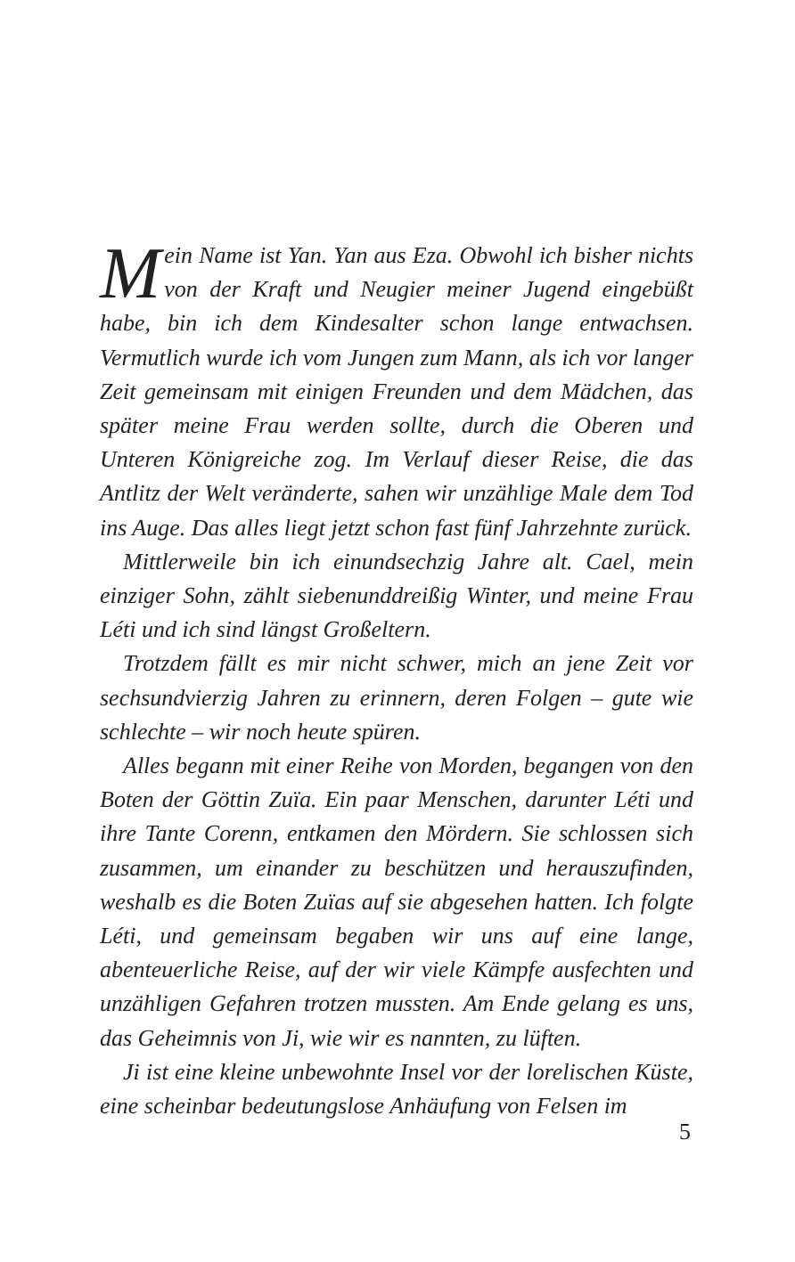Mein Name ist Yan. Yan aus Eza. Obwohl ich bisher nichts von der Kraft und Neugier meiner Jugend eingebüßt habe, bin ich dem Kindesalter schon lange entwachsen. Vermutlich wurde ich vom Jungen zum Mann, als ich vor langer Zeit gemeinsam mit einigen Freunden und dem Mädchen, das später meine Frau werden sollte, durch die Oberen und Unteren Königreiche zog. Im Verlauf dieser Reise, die das Antlitz der Welt veränderte, sahen wir unzählige Male dem Tod ins Auge. Das alles liegt jetzt schon fast fünf Jahrzehnte zurück.
Mittlerweile bin ich einundsechzig Jahre alt. Cael, mein einziger Sohn, zählt siebenunddreißig Winter, und meine Frau Léti und ich sind längst Großeltern.
Trotzdem fällt es mir nicht schwer, mich an jene Zeit vor sechsundvierzig Jahren zu erinnern, deren Folgen – gute wie schlechte – wir noch heute spüren.
Alles begann mit einer Reihe von Morden, begangen von den Boten der Göttin Zuïa. Ein paar Menschen, darunter Léti und ihre Tante Corenn, entkamen den Mördern. Sie schlossen sich zusammen, um einander zu beschützen und herauszufinden, weshalb es die Boten Zuïas auf sie abgesehen hatten. Ich folgte Léti, und gemeinsam begaben wir uns auf eine lange, abenteuerliche Reise, auf der wir viele Kämpfe ausfechten und unzähligen Gefahren trotzen mussten. Am Ende gelang es uns, das Geheimnis von Ji, wie wir es nannten, zu lüften.
Ji ist eine kleine unbewohnte Insel vor der lorelischen Küste, eine scheinbar bedeutungslose Anhäufung von Felsen im
5